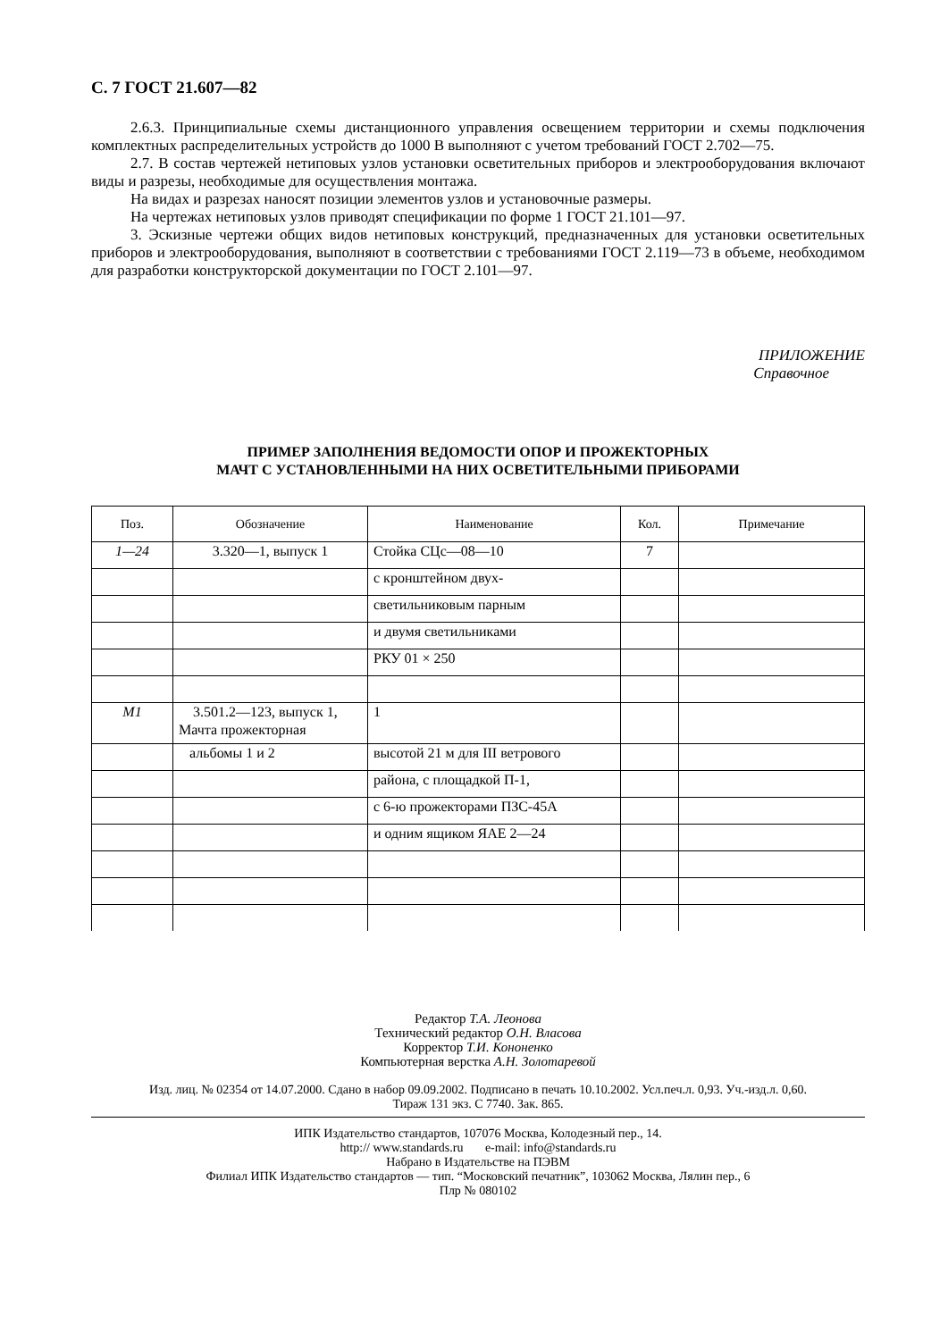С. 7 ГОСТ 21.607—82
2.6.3. Принципиальные схемы дистанционного управления освещением территории и схемы подключения комплектных распределительных устройств до 1000 В выполняют с учетом требований ГОСТ 2.702—75.
2.7. В состав чертежей нетиповых узлов установки осветительных приборов и электрообору­дования включают виды и разрезы, необходимые для осуществления монтажа.
На видах и разрезах наносят позиции элементов узлов и установочные размеры.
На чертежах нетиповых узлов приводят спецификации по форме 1 ГОСТ 21.101—97.
3. Эскизные чертежи общих видов нетиповых конструкций, предназначенных для установки осветительных приборов и электрооборудования, выполняют в соответствии с требованиями ГОСТ 2.119—73 в объеме, необходимом для разработки конструкторской документации по ГОСТ 2.101—97.
ПРИЛОЖЕНИЕ
Справочное
ПРИМЕР ЗАПОЛНЕНИЯ ВЕДОМОСТИ ОПОР И ПРОЖЕКТОРНЫХ
МАЧТ С УСТАНОВЛЕННЫМИ НА НИХ ОСВЕТИТЕЛЬНЫМИ ПРИБОРАМИ
| Поз. | Обозначение | Наименование | Кол. | Примечание |
| --- | --- | --- | --- | --- |
| 1—24 | 3.320—1, выпуск 1 | Стойка СЦс—08—10 | 7 | |
| | | с кронштейном двух- | | |
| | | светильниковым парным | | |
| | | и двумя светильниками | | |
| | | РКУ 01 × 250 | | |
| М1 | 3.501.2—123, выпуск 1, Мачта прожекторная | 1 | | |
| | альбомы 1 и 2 | высотой 21 м для III ветрового | | |
| | | района, с площадкой П-1, | | |
| | | с 6-ю прожекторами ПЗС-45А | | |
| | | и одним ящиком ЯАЕ 2—24 | | |
Редактор Т.А. Леонова
Технический редактор О.Н. Власова
Корректор Т.И. Кононенко
Компьютерная верстка А.Н. Золотаревой
Изд. лиц. № 02354 от 14.07.2000. Сдано в набор 09.09.2002. Подписано в печать 10.10.2002. Усл.печ.л. 0,93. Уч.-изд.л. 0,60.
Тираж 131 экз. С 7740. Зак. 865.
ИПК Издательство стандартов, 107076 Москва, Колодезный пер., 14.
http:// www.standards.ru e-mail: info@standards.ru
Набрано в Издательстве на ПЭВМ
Филиал ИПК Издательство стандартов — тип. “Московский печатник”, 103062 Москва, Лялин пер., 6
Плр № 080102